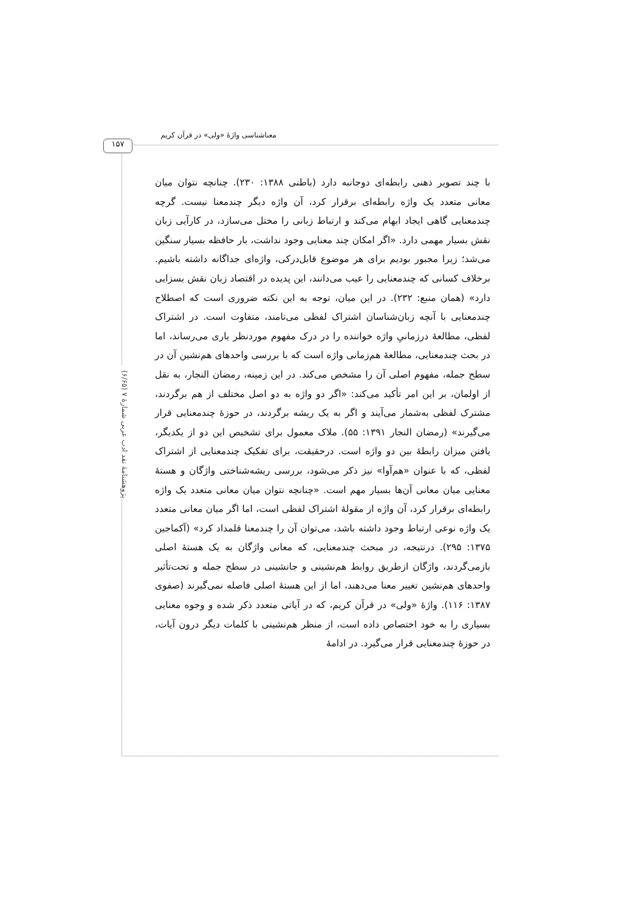۱۵۷
معناشناسی واژۀ «ولی» در قرآن کریم
پژوهشنامۀ نقد ادب عربی شمارۀ ۷ (۶/۶۵)
با چند تصویر ذهنی رابطه‌ای دوجانبه دارد (باطنی ۱۳۸۸: ۲۳۰). چنانچه نتوان میان معانی متعدد یک واژه رابطه‌ای برقرار کرد، آن واژه دیگر چندمعنا نیست. گرچه چندمعنایی گاهی ایجاد ابهام می‌کند و ارتباط زبانی را مختل می‌سازد، در کارآیی زبان نقش بسیار مهمی دارد. «اگر امکان چند معنایی وجود نداشت، بار حافظه بسیار سنگین می‌شد؛ زیرا مجبور بودیم برای هر موضوع قابل‌درکی، واژه‌ای جداگانه داشته باشیم. برخلاف کسانی که چندمعنایی را عیب می‌دانند، این پدیده در اقتصاد زبان نقش بسزایی دارد» (همان منبع: ۲۳۲). در این میان، توجه به این نکته ضروری است که اصطلاح چندمعنایی با آنچه زبان‌شناسان اشتراک لفظی می‌نامند، متفاوت است. در اشتراک لفظی، مطالعۀ درزمانیِ واژه خواننده را در درک مفهوم موردنظر یاری می‌رساند، اما در بحث چندمعنایی، مطالعۀ هم‌زمانی واژه است که با بررسی واحدهای هم‌نشین آن در سطح جمله، مفهوم اصلی آن را مشخص می‌کند. در این زمینه، رمضان النجار، به نقل از اولمان، بر این امر تأکید می‌کند: «اگر دو واژه به دو اصل مختلف از هم برگردند، مشترک لفظی به‌شمار می‌آیند و اگر به یک ریشه برگردند، در حوزۀ چندمعنایی قرار می‌گیرند» (رمضان النجار ۱۳۹۱: ۵۵). ملاک معمول برای تشخیص این دو از یکدیگر، یافتن میزان رابطۀ بین دو واژه است. درحقیقت، برای تفکیک چندمعنایی از اشتراک لفظی، که با عنوان «هم‌آوا» نیز ذکر می‌شود، بررسی ریشه‌شناختی واژگان و هستۀ معنایی میان معانی آن‌ها بسیار مهم است. «چنانچه نتوان میان معانی متعدد یک واژه رابطه‌ای برقرار کرد، آن واژه از مقولۀ اشتراک لفظی است، اما اگر میان معانی متعدد یک واژه نوعی ارتباط وجود داشته باشد، می‌توان آن را چندمعنا قلمداد کرد» (آکماجین ۱۳۷۵: ۲۹۵). درنتیجه، در مبحث چندمعنایی، که معانی واژگان به یک هستۀ اصلی بازمی‌گردند، واژگان ازطریق روابط هم‌نشینی و جانشینی در سطح جمله و تحت‌تأثیر واحدهای هم‌نشین تغییر معنا می‌دهند، اما از این هستۀ اصلی فاصله نمی‌گیرند (صفوی ۱۳۸۷: ۱۱۶). واژۀ «ولی» در قرآن کریم، که در آیاتی متعدد ذکر شده و وجوه معنایی بسیاری را به خود اختصاص داده است، از منظر هم‌نشینی با کلمات دیگر درون آیات، در حوزۀ چندمعنایی قرار می‌گیرد. در ادامۀ